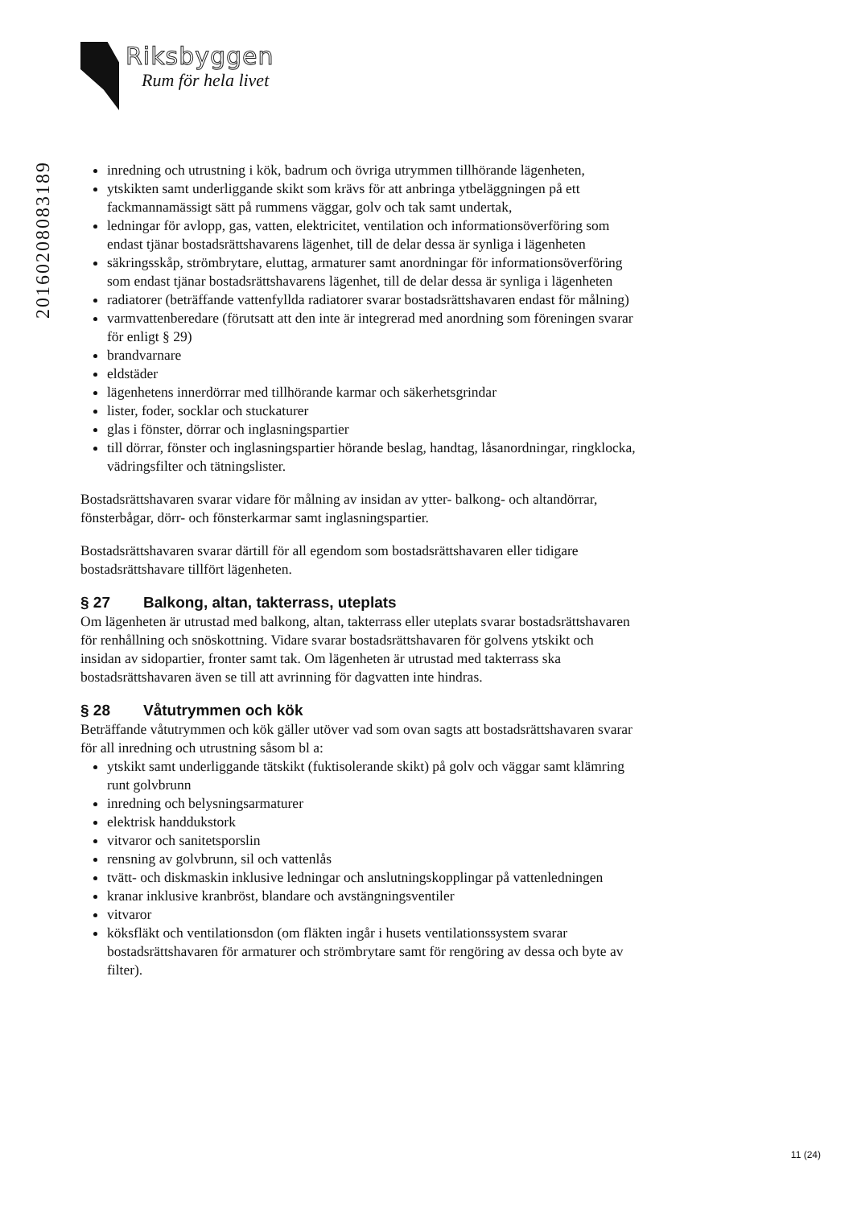Riksbyggen
Rum för hela livet
20160208083189
inredning och utrustning i kök, badrum och övriga utrymmen tillhörande lägenheten,
ytskikten samt underliggande skikt som krävs för att anbringa ytbeläggningen på ett fackmannamässigt sätt på rummens väggar, golv och tak samt undertak,
ledningar för avlopp, gas, vatten, elektricitet, ventilation och informationsöverföring som endast tjänar bostadsrättshavarens lägenhet, till de delar dessa är synliga i lägenheten
säkringsskåp, strömbrytare, eluttag, armaturer samt anordningar för informationsöverföring som endast tjänar bostadsrättshavarens lägenhet, till de delar dessa är synliga i lägenheten
radiatorer (beträffande vattenfyllda radiatorer svarar bostadsrättshavaren endast för målning)
varmvattenberedare (förutsatt att den inte är integrerad med anordning som föreningen svarar för enligt § 29)
brandvarnare
eldstäder
lägenhetens innerdörrar med tillhörande karmar och säkerhetsgrindar
lister, foder, socklar och stuckaturer
glas i fönster, dörrar och inglasningspartier
till dörrar, fönster och inglasningspartier hörande beslag, handtag, låsanordningar, ringklocka, vädringsfilter och tätningslister.
Bostadsrättshavaren svarar vidare för målning av insidan av ytter- balkong- och altandörrar, fönsterbågar, dörr- och fönsterkarmar samt inglasningspartier.
Bostadsrättshavaren svarar därtill för all egendom som bostadsrättshavaren eller tidigare bostadsrättshavare tillfört lägenheten.
§ 27 Balkong, altan, takterrass, uteplats
Om lägenheten är utrustad med balkong, altan, takterrass eller uteplats svarar bostadsrättshavaren för renhållning och snöskottning. Vidare svarar bostadsrättshavaren för golvens ytskikt och insidan av sidopartier, fronter samt tak. Om lägenheten är utrustad med takterrass ska bostadsrättshavaren även se till att avrinning för dagvatten inte hindras.
§ 28 Våtutrymmen och kök
Beträffande våtutrymmen och kök gäller utöver vad som ovan sagts att bostadsrättshavaren svarar för all inredning och utrustning såsom bl a:
ytskikt samt underliggande tätskikt (fuktisolerande skikt) på golv och väggar samt klämring runt golvbrunn
inredning och belysningsarmaturer
elektrisk handdukstork
vitvaror och sanitetsporslin
rensning av golvbrunn, sil och vattenlås
tvätt- och diskmaskin inklusive ledningar och anslutningskopplingar på vattenledningen
kranar inklusive kranbröst, blandare och avstängningsventiler
vitvaror
köksfläkt och ventilationsdon (om fläkten ingår i husets ventilationssystem svarar bostadsrättshavaren för armaturer och strömbrytare samt för rengöring av dessa och byte av filter).
11 (24)